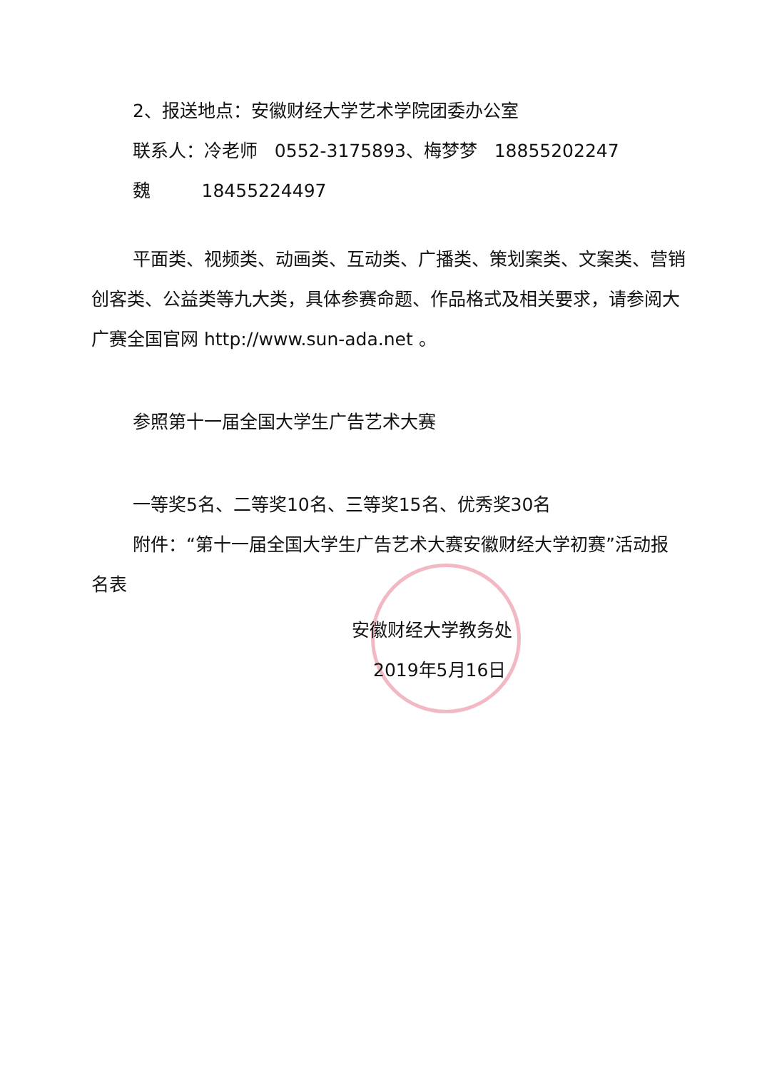2、报送地点：安徽财经大学艺术学院团委办公室
联系人：冷老师 0552-3175893、梅梦梦 18855202247
魏 18455224497
平面类、视频类、动画类、互动类、广播类、策划案类、文案类、营销创客类、公益类等九大类，具体参赛命题、作品格式及相关要求，请参阅大广赛全国官网 http://www.sun-ada.net 。
参照第十一届全国大学生广告艺术大赛
一等奖5名、二等奖10名、三等奖15名、优秀奖30名
附件：“第十一届全国大学生广告艺术大赛安徽财经大学初赛”活动报名表
安徽财经大学教务处
2019年5月16日